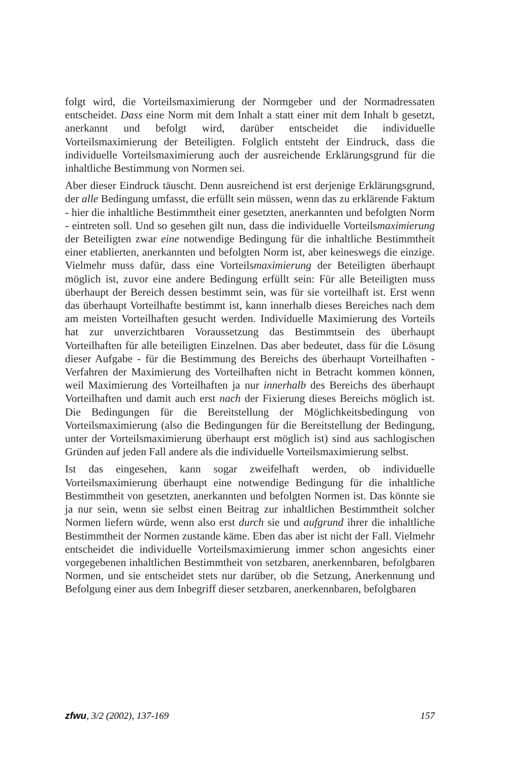folgt wird, die Vorteilsmaximierung der Normgeber und der Normadressaten entscheidet. Dass eine Norm mit dem Inhalt a statt einer mit dem Inhalt b gesetzt, anerkannt und befolgt wird, darüber entscheidet die individuelle Vorteilsmaximierung der Beteiligten. Folglich entsteht der Eindruck, dass die individuelle Vorteilsmaximierung auch der ausreichende Erklärungsgrund für die inhaltliche Bestimmung von Normen sei.
Aber dieser Eindruck täuscht. Denn ausreichend ist erst derjenige Erklärungsgrund, der alle Bedingung umfasst, die erfüllt sein müssen, wenn das zu erklärende Faktum - hier die inhaltliche Bestimmtheit einer gesetzten, anerkannten und befolgten Norm - eintreten soll. Und so gesehen gilt nun, dass die individuelle Vorteilsmaximierung der Beteiligten zwar eine notwendige Bedingung für die inhaltliche Bestimmtheit einer etablierten, anerkannten und befolgten Norm ist, aber keineswegs die einzige. Vielmehr muss dafür, dass eine Vorteilsmaximierung der Beteiligten überhaupt möglich ist, zuvor eine andere Bedingung erfüllt sein: Für alle Beteiligten muss überhaupt der Bereich dessen bestimmt sein, was für sie vorteilhaft ist. Erst wenn das überhaupt Vorteilhafte bestimmt ist, kann innerhalb dieses Bereiches nach dem am meisten Vorteilhaften gesucht werden. Individuelle Maximierung des Vorteils hat zur unverzichtbaren Voraussetzung das Bestimmtsein des überhaupt Vorteilhaften für alle beteiligten Einzelnen. Das aber bedeutet, dass für die Lösung dieser Aufgabe - für die Bestimmung des Bereichs des überhaupt Vorteilhaften - Verfahren der Maximierung des Vorteilhaften nicht in Betracht kommen können, weil Maximierung des Vorteilhaften ja nur innerhalb des Bereichs des überhaupt Vorteilhaften und damit auch erst nach der Fixierung dieses Bereichs möglich ist. Die Bedingungen für die Bereitstellung der Möglichkeitsbedingung von Vorteilsmaximierung (also die Bedingungen für die Bereitstellung der Bedingung, unter der Vorteilsmaximierung überhaupt erst möglich ist) sind aus sachlogischen Gründen auf jeden Fall andere als die individuelle Vorteilsmaximierung selbst.
Ist das eingesehen, kann sogar zweifelhaft werden, ob individuelle Vorteilsmaximierung überhaupt eine notwendige Bedingung für die inhaltliche Bestimmtheit von gesetzten, anerkannten und befolgten Normen ist. Das könnte sie ja nur sein, wenn sie selbst einen Beitrag zur inhaltlichen Bestimmtheit solcher Normen liefern würde, wenn also erst durch sie und aufgrund ihrer die inhaltliche Bestimmtheit der Normen zustande käme. Eben das aber ist nicht der Fall. Vielmehr entscheidet die individuelle Vorteilsmaximierung immer schon angesichts einer vorgegebenen inhaltlichen Bestimmtheit von setzbaren, anerkennbaren, befolgbaren Normen, und sie entscheidet stets nur darüber, ob die Setzung, Anerkennung und Befolgung einer aus dem Inbegriff dieser setzbaren, anerkennbaren, befolgbaren
zfwu, 3/2 (2002), 137-169 157